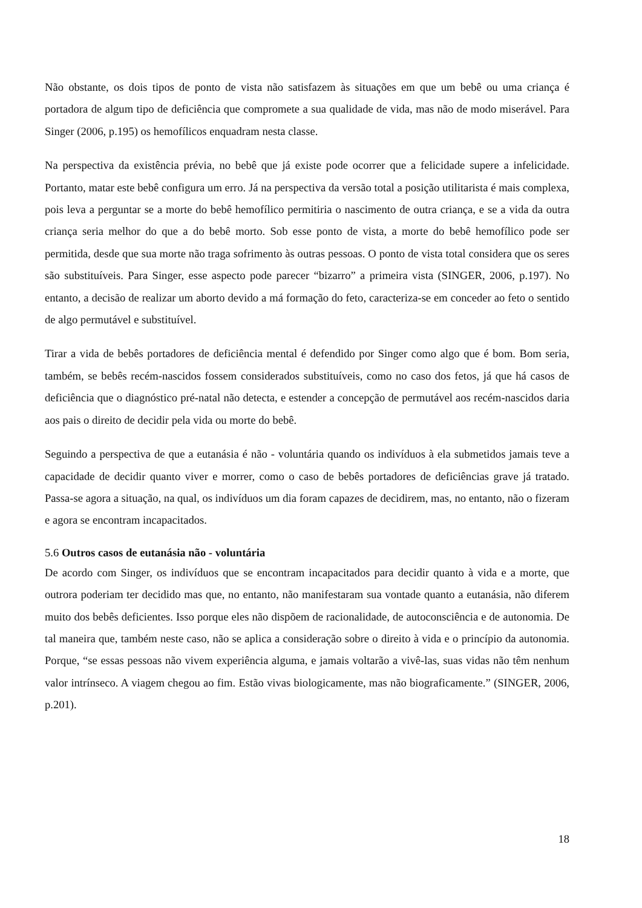Não obstante, os dois tipos de ponto de vista não satisfazem às situações em que um bebê ou uma criança é portadora de algum tipo de deficiência que compromete a sua qualidade de vida, mas não de modo miserável. Para Singer (2006, p.195) os hemofílicos enquadram nesta classe.
Na perspectiva da existência prévia, no bebê que já existe pode ocorrer que a felicidade supere a infelicidade. Portanto, matar este bebê configura um erro. Já na perspectiva da versão total a posição utilitarista é mais complexa, pois leva a perguntar se a morte do bebê hemofílico permitiria o nascimento de outra criança, e se a vida da outra criança seria melhor do que a do bebê morto. Sob esse ponto de vista, a morte do bebê hemofílico pode ser permitida, desde que sua morte não traga sofrimento às outras pessoas. O ponto de vista total considera que os seres são substituíveis. Para Singer, esse aspecto pode parecer “bizarro” a primeira vista (SINGER, 2006, p.197). No entanto, a decisão de realizar um aborto devido a má formação do feto, caracteriza-se em conceder ao feto o sentido de algo permutável e substituível.
Tirar a vida de bebês portadores de deficiência mental é defendido por Singer como algo que é bom. Bom seria, também, se bebês recém-nascidos fossem considerados substituíveis, como no caso dos fetos, já que há casos de deficiência que o diagnóstico pré-natal não detecta, e estender a concepção de permutável aos recém-nascidos daria aos pais o direito de decidir pela vida ou morte do bebê.
Seguindo a perspectiva de que a eutanásia é não - voluntária quando os indivíduos à ela submetidos jamais teve a capacidade de decidir quanto viver e morrer, como o caso de bebês portadores de deficiências grave já tratado. Passa-se agora a situação, na qual, os indivíduos um dia foram capazes de decidirem, mas, no entanto, não o fizeram e agora se encontram incapacitados.
5.6 Outros casos de eutanásia não - voluntária
De acordo com Singer, os indivíduos que se encontram incapacitados para decidir quanto à vida e a morte, que outrora poderiam ter decidido mas que, no entanto, não manifestaram sua vontade quanto a eutanásia, não diferem muito dos bebês deficientes. Isso porque eles não dispõem de racionalidade, de autoconsciência e de autonomia. De tal maneira que, também neste caso, não se aplica a consideração sobre o direito à vida e o princípio da autonomia. Porque, “se essas pessoas não vivem experiência alguma, e jamais voltarão a vivê-las, suas vidas não têm nenhum valor intrínseco. A viagem chegou ao fim. Estão vivas biologicamente, mas não biograficamente.” (SINGER, 2006, p.201).
18